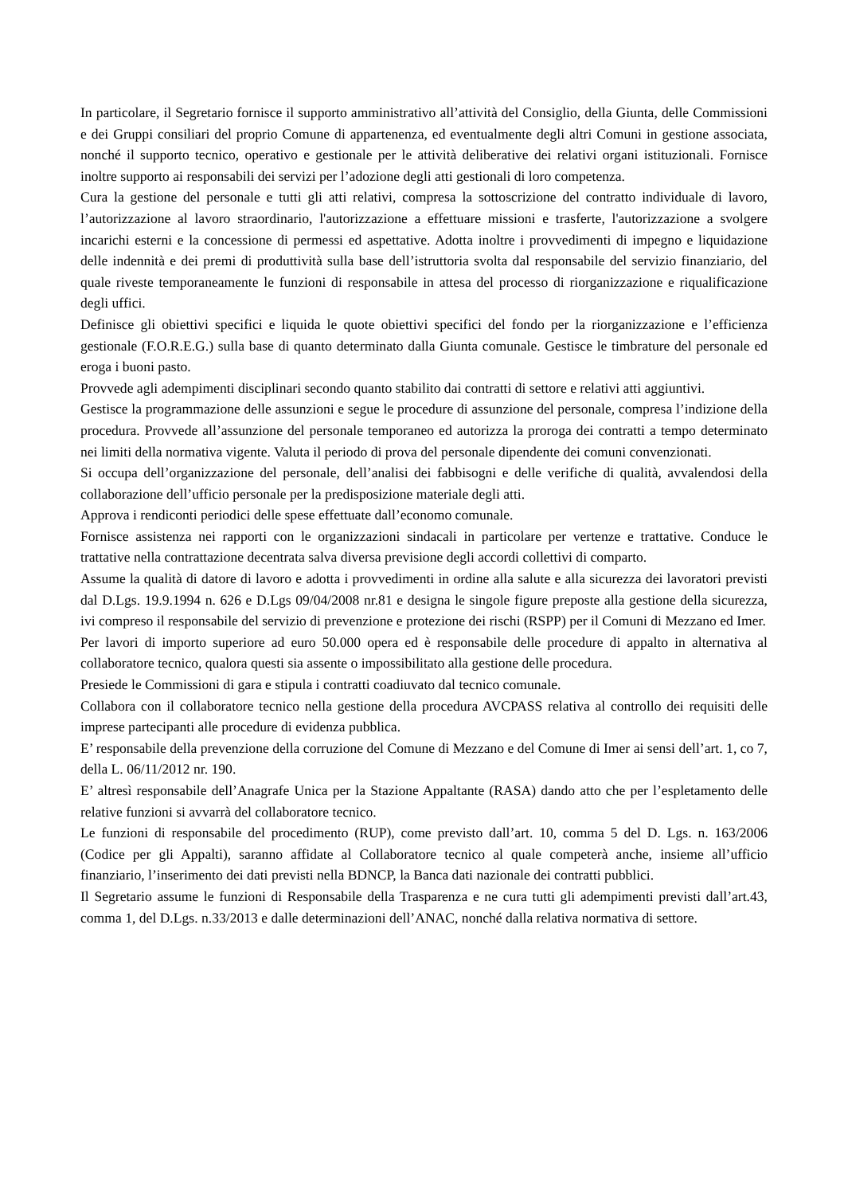In particolare, il Segretario fornisce il supporto amministrativo all’attività del Consiglio, della Giunta, delle Commissioni e dei Gruppi consiliari del proprio Comune di appartenenza, ed eventualmente degli altri Comuni in gestione associata, nonché il supporto tecnico, operativo e gestionale per le attività deliberative dei relativi organi istituzionali. Fornisce inoltre supporto ai responsabili dei servizi per l’adozione degli atti gestionali di loro competenza.
Cura la gestione del personale e tutti gli atti relativi, compresa la sottoscrizione del contratto individuale di lavoro, l’autorizzazione al lavoro straordinario, l'autorizzazione a effettuare missioni e trasferte, l'autorizzazione a svolgere incarichi esterni e la concessione di permessi ed aspettative. Adotta inoltre i provvedimenti di impegno e liquidazione delle indennità e dei premi di produttività sulla base dell’istruttoria svolta dal responsabile del servizio finanziario, del quale riveste temporaneamente le funzioni di responsabile in attesa del processo di riorganizzazione e riqualificazione degli uffici.
Definisce gli obiettivi specifici e liquida le quote obiettivi specifici del fondo per la riorganizzazione e l’efficienza gestionale (F.O.R.E.G.) sulla base di quanto determinato dalla Giunta comunale. Gestisce le timbrature del personale ed eroga i buoni pasto.
Provvede agli adempimenti disciplinari secondo quanto stabilito dai contratti di settore e relativi atti aggiuntivi.
Gestisce la programmazione delle assunzioni e segue le procedure di assunzione del personale, compresa l’indizione della procedura. Provvede all’assunzione del personale temporaneo ed autorizza la proroga dei contratti a tempo determinato nei limiti della normativa vigente. Valuta il periodo di prova del personale dipendente dei comuni convenzionati.
Si occupa dell’organizzazione del personale, dell’analisi dei fabbisogni e delle verifiche di qualità, avvalendosi della collaborazione dell’ufficio personale per la predisposizione materiale degli atti.
Approva i rendiconti periodici delle spese effettuate dall’economo comunale.
Fornisce assistenza nei rapporti con le organizzazioni sindacali in particolare per vertenze e trattative. Conduce le trattative nella contrattazione decentrata salva diversa previsione degli accordi collettivi di comparto.
Assume la qualità di datore di lavoro e adotta i provvedimenti in ordine alla salute e alla sicurezza dei lavoratori previsti dal D.Lgs. 19.9.1994 n. 626 e D.Lgs 09/04/2008 nr.81 e designa le singole figure preposte alla gestione della sicurezza, ivi compreso il responsabile del servizio di prevenzione e protezione dei rischi (RSPP) per il Comuni di Mezzano ed Imer.
Per lavori di importo superiore ad euro 50.000 opera ed è responsabile delle procedure di appalto in alternativa al collaboratore tecnico, qualora questi sia assente o impossibilitato alla gestione delle procedura.
Presiede le Commissioni di gara e stipula i contratti coadiuvato dal tecnico comunale.
Collabora con il collaboratore tecnico nella gestione della procedura AVCPASS relativa al controllo dei requisiti delle imprese partecipanti alle procedure di evidenza pubblica.
E’ responsabile della prevenzione della corruzione del Comune di Mezzano e del Comune di Imer ai sensi dell’art. 1, co 7, della L. 06/11/2012 nr. 190.
E’ altresì responsabile dell’Anagrafe Unica per la Stazione Appaltante (RASA) dando atto che per l’espletamento delle relative funzioni si avvarrà del collaboratore tecnico.
Le funzioni di responsabile del procedimento (RUP), come previsto dall’art. 10, comma 5 del D. Lgs. n. 163/2006 (Codice per gli Appalti), saranno affidate al Collaboratore tecnico al quale competerà anche, insieme all’ufficio finanziario, l’inserimento dei dati previsti nella BDNCP, la Banca dati nazionale dei contratti pubblici.
Il Segretario assume le funzioni di Responsabile della Trasparenza e ne cura tutti gli adempimenti previsti dall’art.43, comma 1, del D.Lgs. n.33/2013 e dalle determinazioni dell’ANAC, nonché dalla relativa normativa di settore.